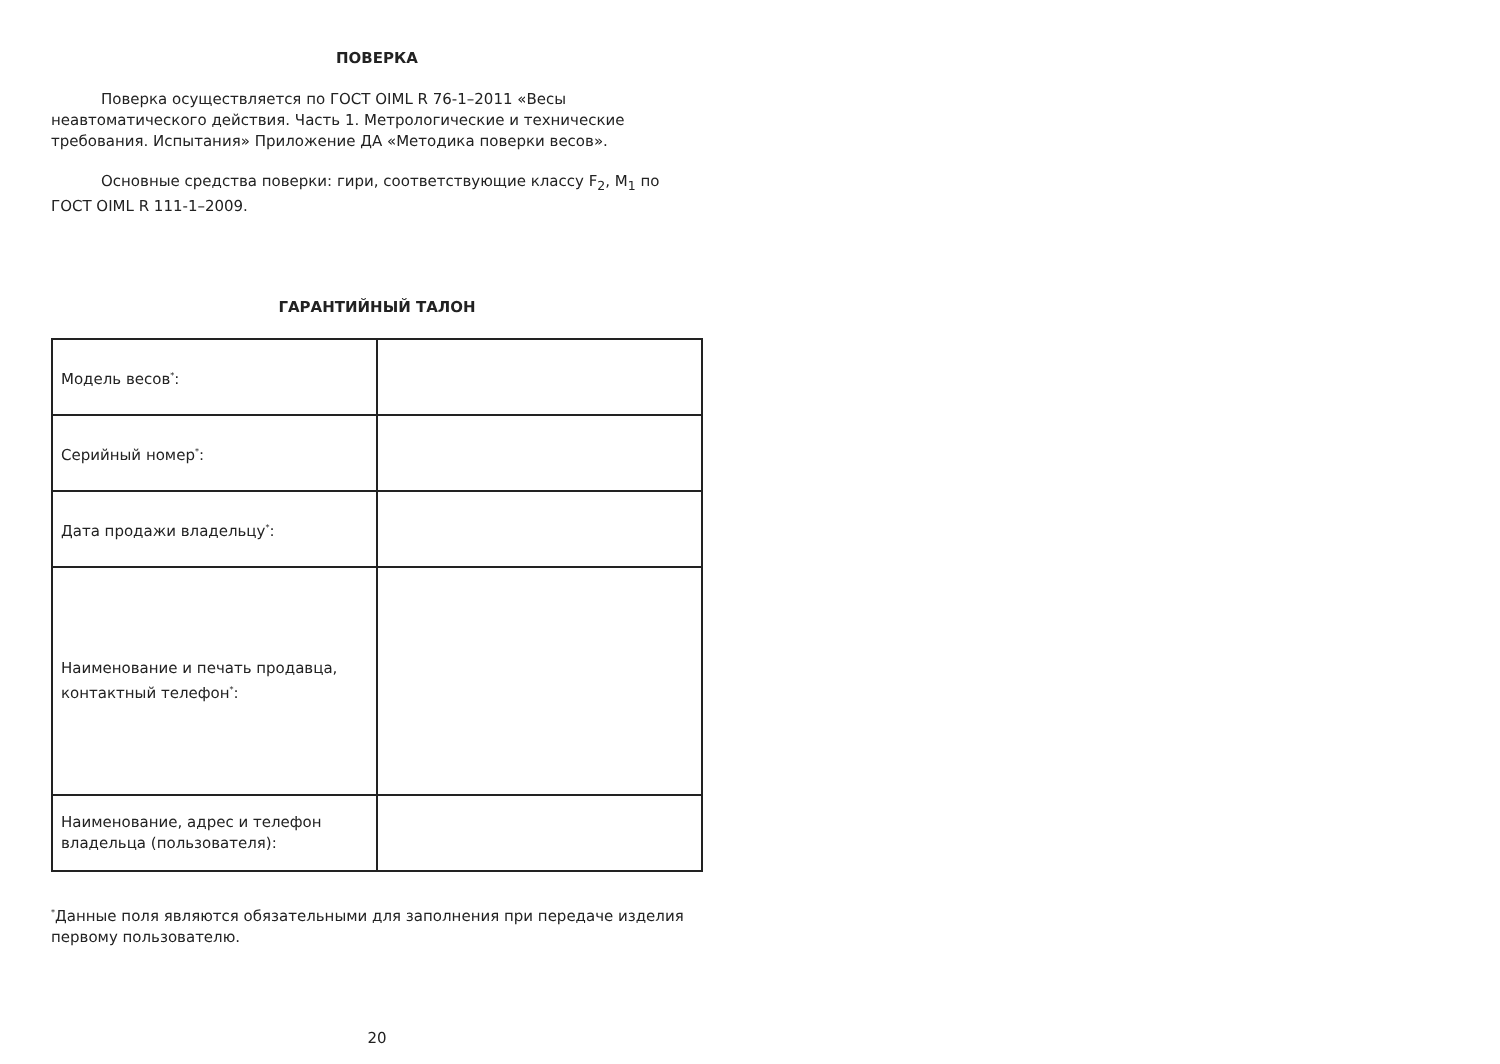ПОВЕРКА
Поверка осуществляется по ГОСТ OIML R 76-1–2011 «Весы неавтоматического действия. Часть 1. Метрологические и технические требования. Испытания» Приложение ДА «Методика поверки весов».
Основные средства поверки: гири, соответствующие классу F<sub>2</sub>, M<sub>1</sub> по ГОСТ OIML R 111-1–2009.
ГАРАНТИЙНЫЙ ТАЛОН
| Модель весов<sup>*</sup>: | |
| Серийный номер<sup>*</sup>: | |
| Дата продажи владельцу<sup>*</sup>: | |
| Наименование и печать продавца, контактный телефон<sup>*</sup>: | |
| Наименование, адрес и телефон владельца (пользователя): | |
<sup>*</sup> Данные поля являются обязательными для заполнения при передаче изделия первому пользователю.
20